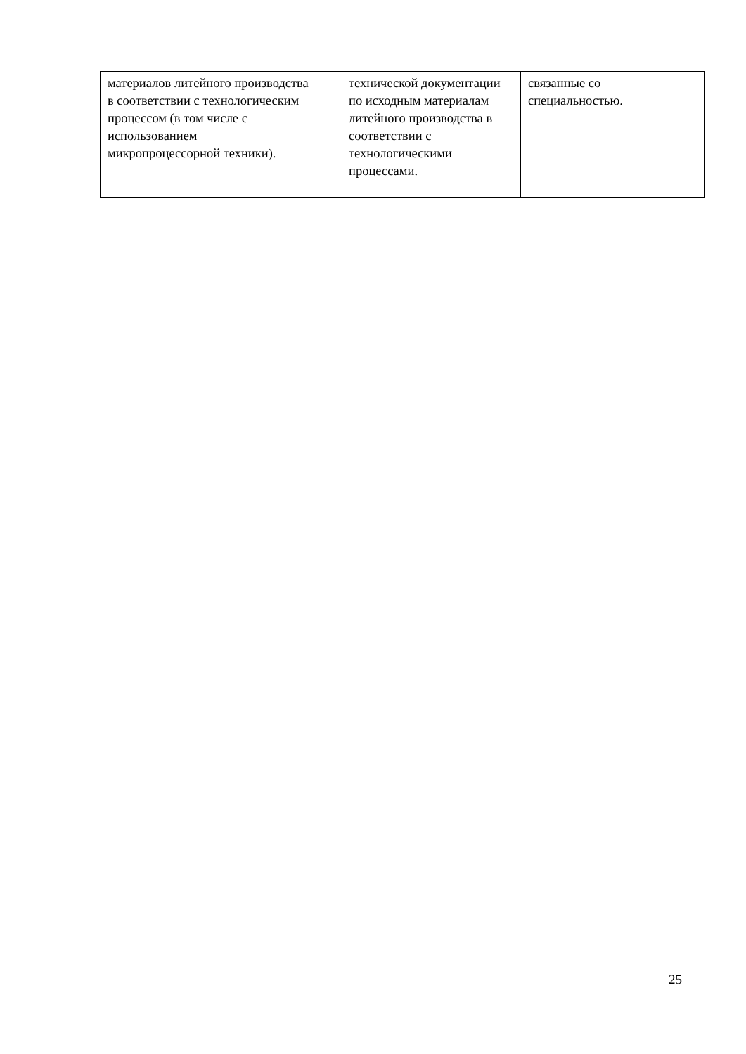| материалов литейного производства в соответствии с технологическим процессом (в том числе с использованием микропроцессорной техники). | технической документации по исходным материалам литейного производства в соответствии с технологическими процессами. | связанные со специальностью. |
25